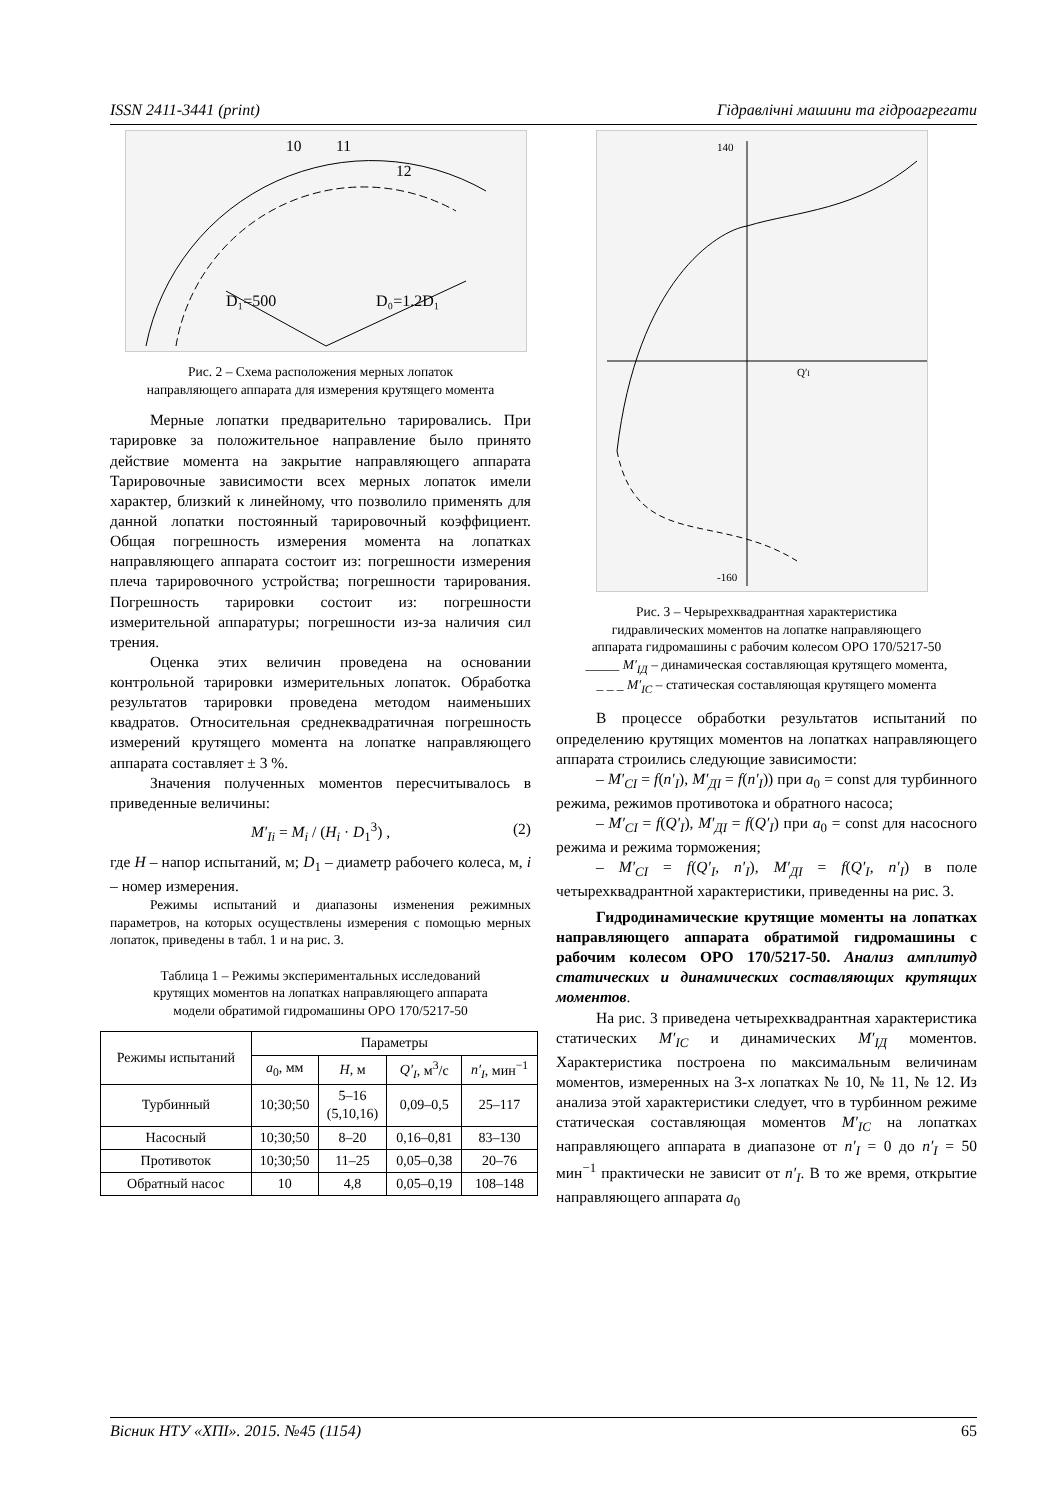ISSN 2411-3441 (print) Гідравлічні машини та гідроагрегати
D₁=500
D₀=1.2D₁
10
11
12
Рис. 2 – Схема расположения мерных лопаток
направляющего аппарата для измерения крутящего момента
Мерные лопатки предварительно тарировались. При тарировке за положительное направление было принято действие момента на закрытие направляющего аппарата Тарировочные зависимости всех мерных лопаток имели характер, близкий к линейному, что позволило применять для данной лопатки постоянный тарировочный коэффициент. Общая погрешность измерения момента на лопатках направляющего аппарата состоит из: погрешности измерения плеча тарировочного устройства; погрешности тарирования. Погрешность тарировки состоит из: погрешности измерительной аппаратуры; погрешности из-за наличия сил трения.
Оценка этих величин проведена на основании контрольной тарировки измерительных лопаток. Обработка результатов тарировки проведена методом наименьших квадратов. Относительная среднеквадратичная погрешность измерений крутящего момента на лопатке направляющего аппарата составляет ± 3 %.
Значения полученных моментов пересчитывалось в приведенные величины:
M′<sub>Ii</sub> = M<sub>i</sub> / (H<sub>i</sub> · D<sub>1</sub><sup>3</sup>) , (2)
где H – напор испытаний, м; D<sub>1</sub> – диаметр рабочего колеса, м, i – номер измерения.
Режимы испытаний и диапазоны изменения режимных параметров, на которых осуществлены измерения с помощью мерных лопаток, приведены в табл. 1 и на рис. 3.
Таблица 1 – Режимы экспериментальных исследований
крутящих моментов на лопатках направляющего аппарата
модели обратимой гидромашины ОРО 170/5217-50
| Режимы испытаний | Параметры | | | |
| --- | --- | --- | --- | --- |
| | a<sub>0</sub>, мм | H , м | Q′<sub>I</sub> , м<sup>3</sup>/с | n′<sub>I</sub> , мин<sup>−1</sup> |
| Турбинный | 10;30;50 | 5–16 (5,10,16) | 0,09–0,5 | 25–117 |
| Насосный | 10;30;50 | 8–20 | 0,16–0,81 | 83–130 |
| Противоток | 10;30;50 | 11–25 | 0,05–0,38 | 20–76 |
| Обратный насос | 10 | 4,8 | 0,05–0,19 | 108–148 |
Q′I
140
-160
Рис. 3 – Черырехквадрантная характеристика
гидравлических моментов на лопатке направляющего
аппарата гидромашины с рабочим колесом ОРО 170/5217-50
_____ M′<sub>IД</sub> – динамическая составляющая крутящего момента,
_ _ _ M′<sub>IС</sub> – статическая составляющая крутящего момента
В процессе обработки результатов испытаний по определению крутящих моментов на лопатках направляющего аппарата строились следующие зависимости:
– M′<sub>СI</sub> = f(n′<sub>I</sub>), M′<sub>ДI</sub> = f(n′<sub>I</sub>)) при a<sub>0</sub> = const для турбинного режима, режимов противотока и обратного насоса;
– M′<sub>СI</sub> = f(Q′<sub>I</sub>), M′<sub>ДI</sub> = f(Q′<sub>I</sub>) при a<sub>0</sub> = const для насосного режима и режима торможения;
– M′<sub>СI</sub> = f(Q′<sub>I</sub>, n′<sub>I</sub>), M′<sub>ДI</sub> = f(Q′<sub>I</sub>, n′<sub>I</sub>) в поле четырехквадрантной характеристики, приведенны на рис. 3.
Гидродинамические крутящие моменты на лопатках направляющего аппарата обратимой гидромашины с рабочим колесом ОРО 170/5217-50. Анализ амплитуд статических и динамических составляющих крутящих моментов.
На рис. 3 приведена четырехквадрантная характеристика статических M′<sub>IС</sub> и динамических M′<sub>IД</sub> моментов. Характеристика построена по максимальным величинам моментов, измеренных на 3-х лопатках № 10, № 11, № 12. Из анализа этой характеристики следует, что в турбинном режиме статическая составляющая моментов M′<sub>IС</sub> на лопатках направляющего аппарата в диапазоне от n′<sub>I</sub> = 0 до n′<sub>I</sub> = 50 мин<sup>−1</sup> практически не зависит от n′<sub>I</sub>. В то же время, открытие направляющего аппарата a<sub>0</sub>
Вісник НТУ «ХПІ». 2015. №45 (1154) 65